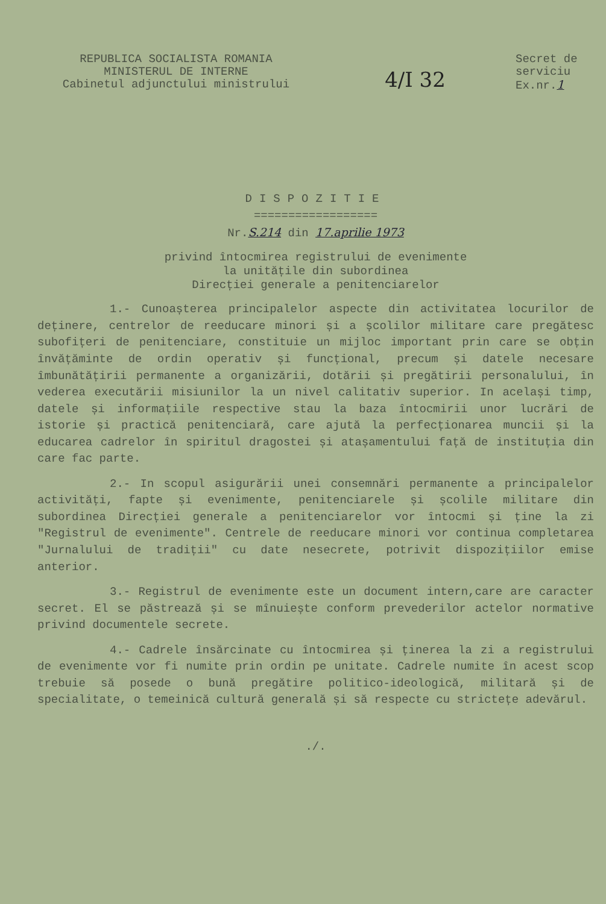REPUBLICA SOCIALISTA ROMANIA
MINISTERUL DE INTERNE
Cabinetul adjunctului ministrului
4/I 32
Secret de serviciu
Ex.nr.1
DISPOZITIE
==================
Nr.S.214 din 17.aprilie 1973
privind întocmirea registrului de evenimente
la unitățile din subordinea
Direcției generale a penitenciarelor
1.- Cunoașterea principalelor aspecte din activitatea locurilor de deținere, centrelor de reeducare minori și a școlilor militare care pregătesc subofițeri de penitenciare, constituie un mijloc important prin care se obțin învățăminte de ordin operativ și funcțional, precum și datele necesare îmbunătățirii permanente a organizării, dotării și pregătirii personalului, în vederea executării misiunilor la un nivel calitativ superior. In același timp, datele și informațiile respective stau la baza întocmirii unor lucrări de istorie și practică penitenciară, care ajută la perfecționarea muncii și la educarea cadrelor în spiritul dragostei și atașamentului față de instituția din care fac parte.
2.- In scopul asigurării unei consemnări permanente a principalelor activități, fapte și evenimente, penitenciarele și școlile militare din subordinea Direcției generale a penitenciarelor vor întocmi și ține la zi "Registrul de evenimente". Centrele de reeducare minori vor continua completarea "Jurnalului de tradiții" cu date nesecrete, potrivit dispozițiilor emise anterior.
3.- Registrul de evenimente este un document intern,care are caracter secret. El se păstrează și se mînuiește conform prevederilor actelor normative privind documentele secrete.
4.- Cadrele însărcinate cu întocmirea și ținerea la zi a registrului de evenimente vor fi numite prin ordin pe unitate. Cadrele numite în acest scop trebuie să posede o bună pregătire politico-ideologică, militară și de specialitate, o temeinică cultură generală și să respecte cu strictețe adevărul.
./.